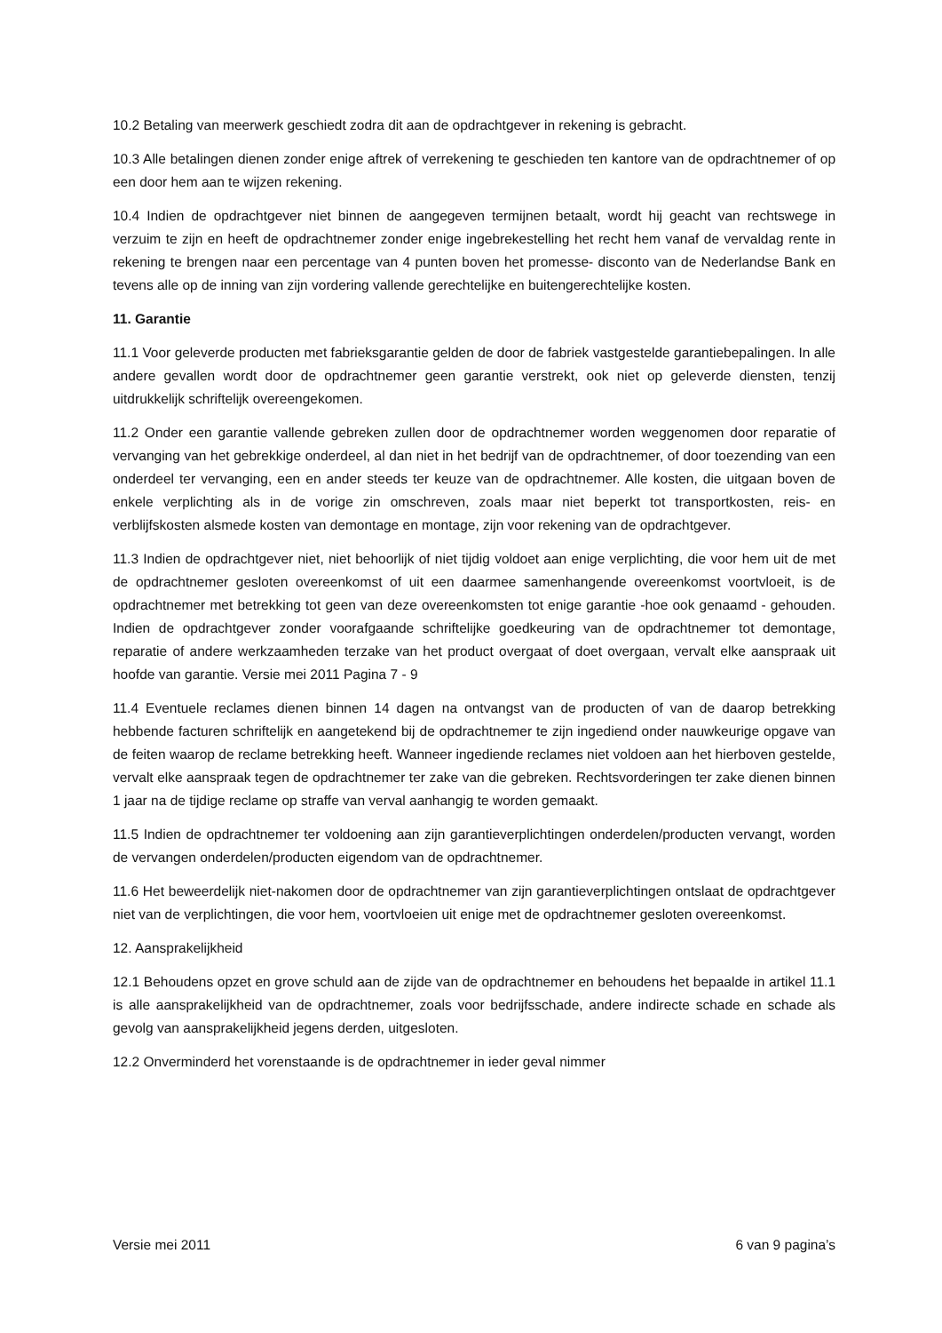10.2 Betaling van meerwerk geschiedt zodra dit aan de opdrachtgever in rekening is gebracht.
10.3 Alle betalingen dienen zonder enige aftrek of verrekening te geschieden ten kantore van de opdrachtnemer of op een door hem aan te wijzen rekening.
10.4 Indien de opdrachtgever niet binnen de aangegeven termijnen betaalt, wordt hij geacht van rechtswege in verzuim te zijn en heeft de opdrachtnemer zonder enige ingebrekestelling het recht hem vanaf de vervaldag rente in rekening te brengen naar een percentage van 4 punten boven het promesse- disconto van de Nederlandse Bank en tevens alle op de inning van zijn vordering vallende gerechtelijke en buitengerechtelijke kosten.
11. Garantie
11.1 Voor geleverde producten met fabrieksgarantie gelden de door de fabriek vastgestelde garantiebepalingen. In alle andere gevallen wordt door de opdrachtnemer geen garantie verstrekt, ook niet op geleverde diensten, tenzij uitdrukkelijk schriftelijk overeengekomen.
11.2 Onder een garantie vallende gebreken zullen door de opdrachtnemer worden weggenomen door reparatie of vervanging van het gebrekkige onderdeel, al dan niet in het bedrijf van de opdrachtnemer, of door toezending van een onderdeel ter vervanging, een en ander steeds ter keuze van de opdrachtnemer. Alle kosten, die uitgaan boven de enkele verplichting als in de vorige zin omschreven, zoals maar niet beperkt tot transportkosten, reis- en verblijfskosten alsmede kosten van demontage en montage, zijn voor rekening van de opdrachtgever.
11.3 Indien de opdrachtgever niet, niet behoorlijk of niet tijdig voldoet aan enige verplichting, die voor hem uit de met de opdrachtnemer gesloten overeenkomst of uit een daarmee samenhangende overeenkomst voortvloeit, is de opdrachtnemer met betrekking tot geen van deze overeenkomsten tot enige garantie -hoe ook genaamd - gehouden. Indien de opdrachtgever zonder voorafgaande schriftelijke goedkeuring van de opdrachtnemer tot demontage, reparatie of andere werkzaamheden terzake van het product overgaat of doet overgaan, vervalt elke aanspraak uit hoofde van garantie. Versie mei 2011 Pagina 7 - 9
11.4 Eventuele reclames dienen binnen 14 dagen na ontvangst van de producten of van de daarop betrekking hebbende facturen schriftelijk en aangetekend bij de opdrachtnemer te zijn ingediend onder nauwkeurige opgave van de feiten waarop de reclame betrekking heeft. Wanneer ingediende reclames niet voldoen aan het hierboven gestelde, vervalt elke aanspraak tegen de opdrachtnemer ter zake van die gebreken. Rechtsvorderingen ter zake dienen binnen 1 jaar na de tijdige reclame op straffe van verval aanhangig te worden gemaakt.
11.5 Indien de opdrachtnemer ter voldoening aan zijn garantieverplichtingen onderdelen/producten vervangt, worden de vervangen onderdelen/producten eigendom van de opdrachtnemer.
11.6 Het beweerdelijk niet-nakomen door de opdrachtnemer van zijn garantieverplichtingen ontslaat de opdrachtgever niet van de verplichtingen, die voor hem, voortvloeien uit enige met de opdrachtnemer gesloten overeenkomst.
12. Aansprakelijkheid
12.1 Behoudens opzet en grove schuld aan de zijde van de opdrachtnemer en behoudens het bepaalde in artikel 11.1 is alle aansprakelijkheid van de opdrachtnemer, zoals voor bedrijfsschade, andere indirecte schade en schade als gevolg van aansprakelijkheid jegens derden, uitgesloten.
12.2 Onverminderd het vorenstaande is de opdrachtnemer in ieder geval nimmer
Versie mei 2011 6 van 9 pagina’s